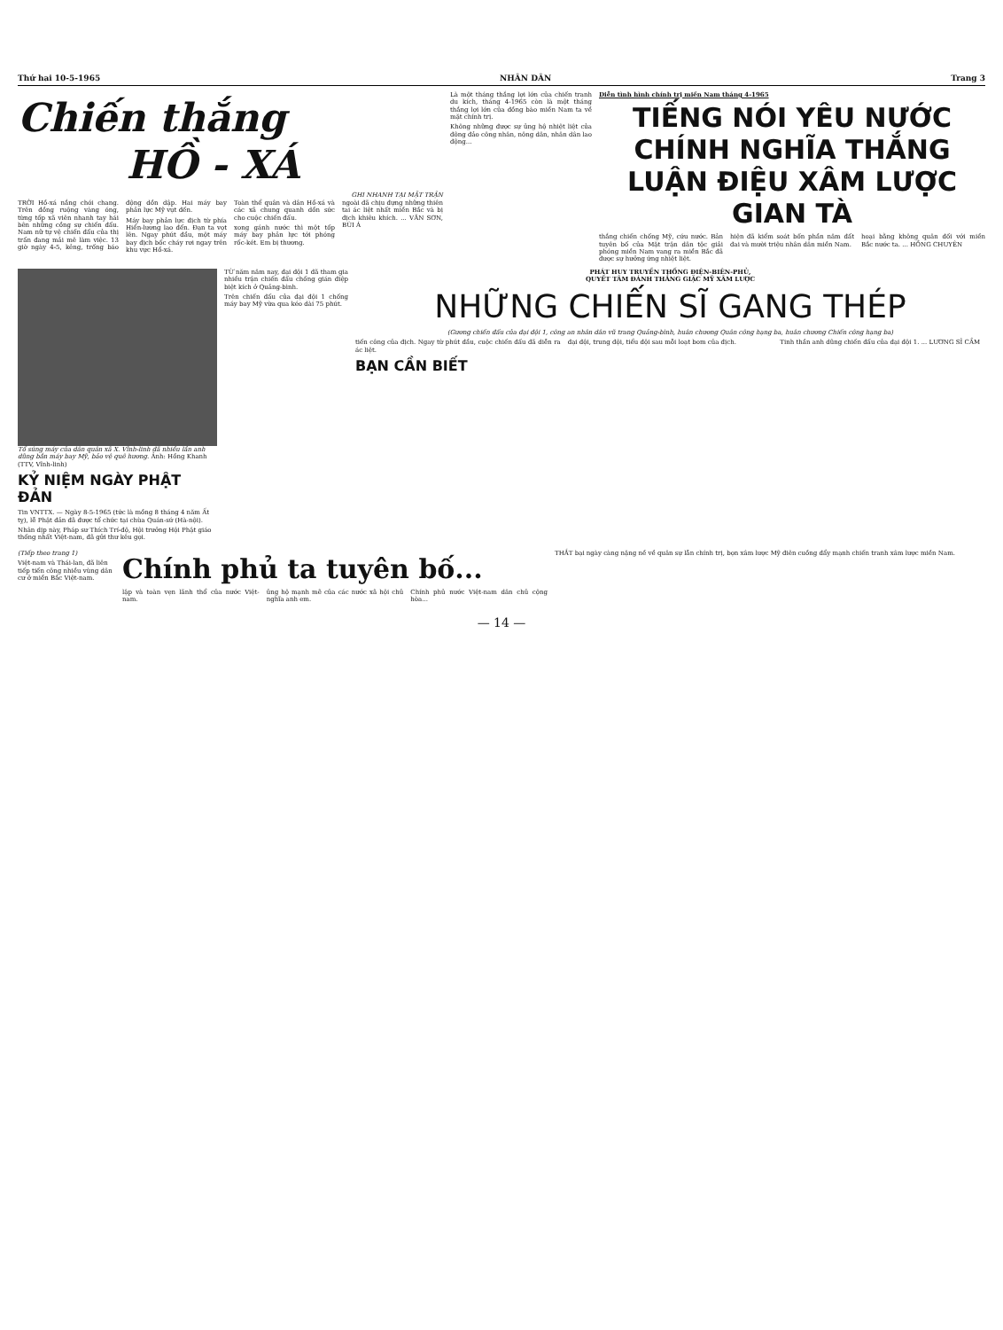Thứ hai 10-5-1965 NHÂN DÂN Trang 3
Chiến thắng
HỒ - XÁ
GHI NHANH TẠI MẶT TRẬN
TRỜI Hồ-xá nắng chói chang. Trên đồng ruộng vàng óng, từng tốp xã viên nhanh tay hái bên những cồng sự chiến đấu. Nam nữ tự vệ chiến đấu của thị trấn đang mải mê làm việc. 13 giờ ngày 4-5, kẻng, trống báo động dồn dập. Hai máy bay phản lực Mỹ vụt đến.
Máy bay phản lực địch từ phía Hiền-lương lao đến. Đạn ta vọt lên. Ngay phút đầu, một máy bay địch bốc cháy rơi ngay trên khu vực Hồ-xá.
Toàn thể quân và dân Hồ-xá và các xã chung quanh dồn sức cho cuộc chiến đấu.
xong gánh nước thì một tốp máy bay phản lực tới phóng rốc-két. Em bị thương.
ngoài đã chịu đựng những thiên tai ác liệt nhất miền Bắc và bị địch khiêu khích. ... VĂN SƠN, BÙI Á
Là một tháng thắng lợi lớn của chiến tranh du kích, tháng 4-1965 còn là một tháng thắng lợi lớn của đồng bào miền Nam ta về mặt chính trị.
Không những được sự ủng hộ nhiệt liệt của đông đảo công nhân, nông dân, nhân dân lao động...
Diễn tình hình chính trị miền Nam tháng 4-1965
TIẾNG NÓI YÊU NƯỚC CHÍNH NGHĨA THẮNG LUẬN ĐIỆU XÂM LƯỢC GIAN TÀ
thắng chiến chống Mỹ, cứu nước. Bản tuyên bố của Mặt trận dân tộc giải phóng miền Nam vang ra miền Bắc đã được sự hưởng ứng nhiệt liệt.
hiện đã kiểm soát bốn phần năm đất đai và mười triệu nhân dân miền Nam.
hoại bằng không quân đối với miền Bắc nước ta. ... HỒNG CHUYÊN
Tổ súng máy của dân quân xã X. Vĩnh-linh đã nhiều lần anh dũng bắn máy bay Mỹ, bảo vệ quê hương. Ảnh: Hồng Khanh (TTV, Vĩnh-linh)
KỶ NIỆM NGÀY PHẬT ĐẢN
Tin VNTTX. — Ngày 8-5-1965 (tức là mồng 8 tháng 4 năm Ất tỵ), lễ Phật đản đã được tổ chức tại chùa Quán-sứ (Hà-nội).
Nhân dịp này, Pháp sư Thích Trí-độ, Hội trưởng Hội Phật giáo thống nhất Việt-nam, đã gửi thư kêu gọi.
TỪ năm năm nay, đại đội 1 đã tham gia nhiều trận chiến đấu chống gián điệp biệt kích ở Quảng-bình.
Trên chiến đấu của đại đội 1 chống máy bay Mỹ vừa qua kéo dài 75 phút.
PHÁT HUY TRUYỀN THỐNG ĐIỆN-BIÊN-PHỦ,
QUYẾT TÂM ĐÁNH THẮNG GIẶC MỸ XÂM LƯỢC
NHỮNG CHIẾN SĨ GANG THÉP
(Gương chiến đấu của đại đội 1, công an nhân dân vũ trang Quảng-bình, huân chương Quân công hạng ba, huân chương Chiến công hạng ba)
tiến công của địch. Ngay từ phút đầu, cuộc chiến đấu đã diễn ra ác liệt.
đại đội, trung đội, tiểu đội sau mỗi loạt bom của địch.
Tinh thần anh dũng chiến đấu của đại đội 1. ... LƯƠNG SĨ CẦM
BẠN CẦN BIẾT
(Tiếp theo trang 1)
Việt-nam và Thái-lan, đã liên tiếp tiến công nhiều vùng dân cư ở miền Bắc Việt-nam.
Chính phủ ta tuyên bố...
lập và toàn vẹn lãnh thổ của nước Việt-nam.
ủng hộ mạnh mẽ của các nước xã hội chủ nghĩa anh em.
Chính phủ nước Việt-nam dân chủ cộng hòa...
THẮT bại ngày càng nặng nề về quân sự lẫn chính trị, bọn xâm lược Mỹ điên cuồng đẩy mạnh chiến tranh xâm lược miền Nam.
— 14 —